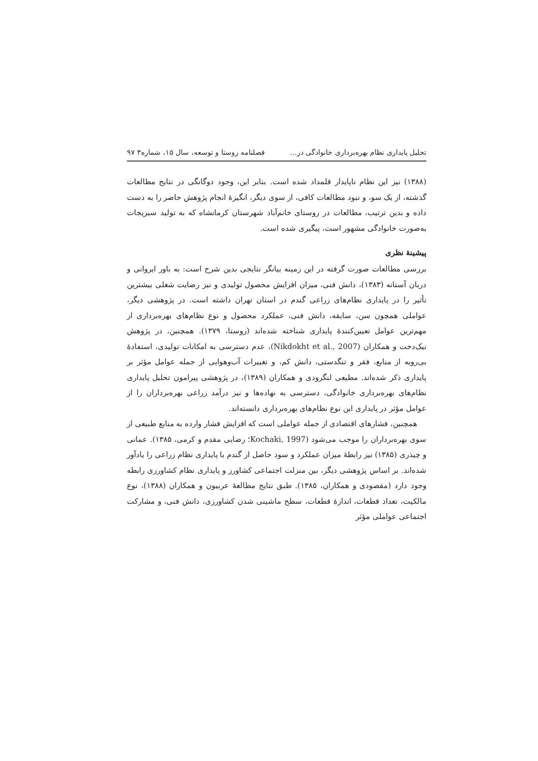تحلیل پایداری نظام بهره‌برداری خانوادگی در... فصلنامه روستا و توسعه، سال ۱۵، شماره۳ ۹۷
(۱۳۸۸) نیز این نظام ناپایدار قلمداد شده است. بنابر این، وجود دوگانگی در نتایج مطالعات گذشته، از یک سو، و نبود مطالعات کافی، از سوی دیگر، انگیزهٔ انجام پژوهش حاضر را به دست داده و بدین ترتیب، مطالعات در روستای خانم‌آباد شهرستان کرمانشاه که به تولید سبزیجات به‌صورت خانوادگی مشهور است، پیگیری شده است.
پیشینهٔ نظری
بررسی مطالعات صورت گرفته در این زمینه بیانگر نتایجی بدین شرح است: به باور ایروانی و دربان آستانه (۱۳۸۳)، دانش فنی، میزان افزایش محصول تولیدی و نیز رضایت شغلی بیشترین تأثیر را در پایداری نظام‌های زراعی گندم در استان تهران داشته است. در پژوهشی دیگر، عواملی همچون سن، سابقه، دانش فنی، عملکرد محصول و نوع نظام‌های بهره‌برداری از مهم‌ترین عوامل تعیین‌کنندهٔ پایداری شناخته شده‌اند (روستا، ۱۳۷۹). همچنین، در پژوهش نیک‌دخت و همکاران (Nikdokht et al., 2007)، عدم دسترسی به امکانات تولیدی، استفادهٔ بی‌رویه از منابع، فقر و تنگدستی، دانش کم، و تغییرات آب‌وهوایی از جمله عوامل مؤثر بر پایداری ذکر شده‌اند. مطیعی لنگرودی و همکاران (۱۳۸۹)، در پژوهشی پیرامون تحلیل پایداری نظام‌های بهره‌برداری خانوادگی، دسترسی به نهاده‌ها و نیز درآمد زراعی بهره‌برداران را از عوامل مؤثر در پایداری این نوع نظام‌های بهره‌برداری دانسته‌اند.
همچنین، فشارهای اقتصادی از جمله عواملی است که افزایش فشار وارده به منابع طبیعی از سوی بهره‌برداران را موجب می‌شود (Kochaki, 1997؛ رضایی مقدم و کرمی، ۱۳۸۵). عمانی و چیذری (۱۳۸۵) نیز رابطهٔ میزان عملکرد و سود حاصل از گندم با پایداری نظام زراعی را یادآور شده‌اند. بر اساس پژوهشی دیگر، بین منزلت اجتماعی کشاورز و پایداری نظام کشاورزی رابطه وجود دارد (مقصودی و همکاران، ۱۳۸۵). طبق نتایج مطالعهٔ عربیون و همکاران (۱۳۸۸)، نوع مالکیت، تعداد قطعات، اندازهٔ قطعات، سطح ماشینی شدن کشاورزی، دانش فنی، و مشارکت اجتماعی عواملی مؤثر